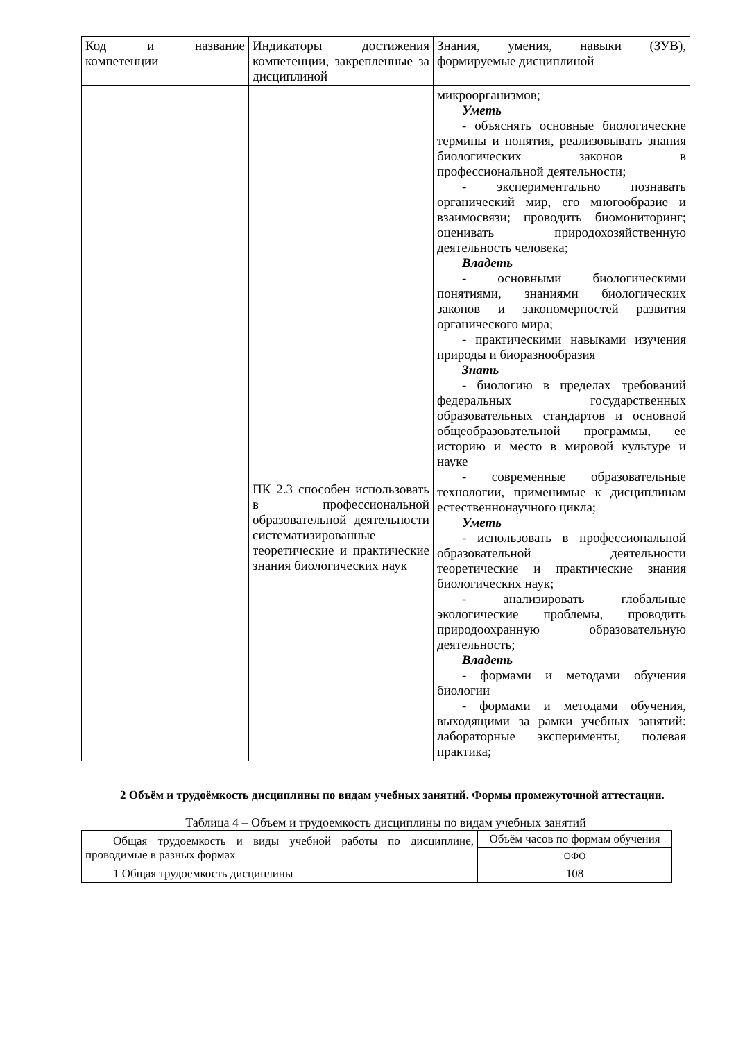| Код и название компетенции | Индикаторы достижения компетенции, закрепленные за дисциплиной | Знания, умения, навыки (ЗУВ), формируемые дисциплиной |
| --- | --- | --- |
| | ПК 2.3 способен использовать в профессиональной образовательной деятельности систематизированные теоретические и практические знания биологических наук | микроорганизмов; Уметь - объяснять основные биологические термины и понятия, реализовывать знания биологических законов в профессиональной деятельности; - экспериментально познавать органический мир, его многообразие и взаимосвязи; проводить биомониторинг; оценивать природохозяйственную деятельность человека; Владеть - основными биологическими понятиями, знаниями биологических законов и закономерностей развития органического мира; - практическими навыками изучения природы и биоразнообразия Знать - биологию в пределах требований федеральных государственных образовательных стандартов и основной общеобразовательной программы, ее историю и место в мировой культуре и науке - современные образовательные технологии, применимые к дисциплинам естественнонаучного цикла; Уметь - использовать в профессиональной образовательной деятельности теоретические и практические знания биологических наук; - анализировать глобальные экологические проблемы, проводить природоохранную образовательную деятельность; Владеть - формами и методами обучения биологии - формами и методами обучения, выходящими за рамки учебных занятий: лабораторные эксперименты, полевая практика; |
2 Объём и трудоёмкость дисциплины по видам учебных занятий. Формы промежуточной аттестации.
Таблица 4 – Объем и трудоемкость дисциплины по видам учебных занятий
| Общая трудоемкость и виды учебной работы по дисциплине, проводимые в разных формах | Объём часов по формам обучения |
| | ОФО |
| 1 Общая трудоемкость дисциплины | 108 |